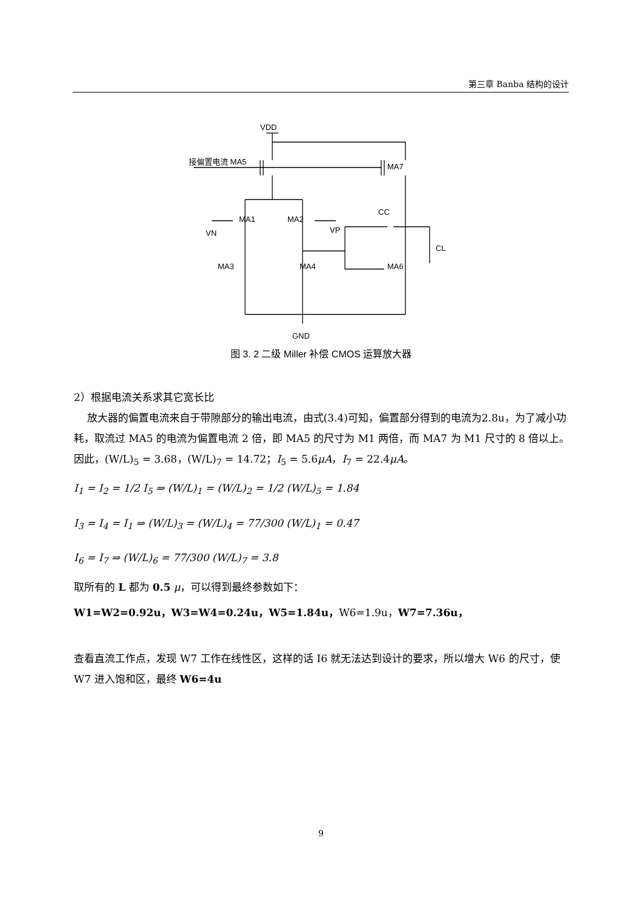第三章 Banba 结构的设计
VDD
接偏置电流 MA5
MA7
MA1
MA2
VN
VP
CC
CL
MA3
MA4
MA6
GND
图 3. 2 二级 Miller 补偿 CMOS 运算放大器
2）根据电流关系求其它宽长比
放大器的偏置电流来自于带隙部分的输出电流，由式(3.4)可知，偏置部分得到的电流为2.8u，为了减小功耗，取流过 MA5 的电流为偏置电流 2 倍，即 MA5 的尺寸为 M1 两倍，而 MA7 为 M1 尺寸的 8 倍以上。因此，(W/L)<sub>5</sub> = 3.68，(W/L)<sub>7</sub> = 14.72；I<sub>5</sub> = 5.6μA，I<sub>7</sub> = 22.4μA。
I<sub>1</sub> = I<sub>2</sub> = 1/2 I<sub>5</sub> ⇒ (W/L)<sub>1</sub> = (W/L)<sub>2</sub> = 1/2 (W/L)<sub>5</sub> = 1.84
I<sub>3</sub> = I<sub>4</sub> = I<sub>1</sub> ⇒ (W/L)<sub>3</sub> = (W/L)<sub>4</sub> = 77/300 (W/L)<sub>1</sub> = 0.47
I<sub>6</sub> = I<sub>7</sub> ⇒ (W/L)<sub>6</sub> = 77/300 (W/L)<sub>7</sub> = 3.8
取所有的 L 都为 0.5 μ，可以得到最终参数如下：
W1=W2=0.92u，W3=W4=0.24u，W5=1.84u，W6=1.9u，W7=7.36u，
查看直流工作点，发现 W7 工作在线性区，这样的话 I6 就无法达到设计的要求，所以增大 W6 的尺寸，使 W7 进入饱和区，最终 W6=4u
9